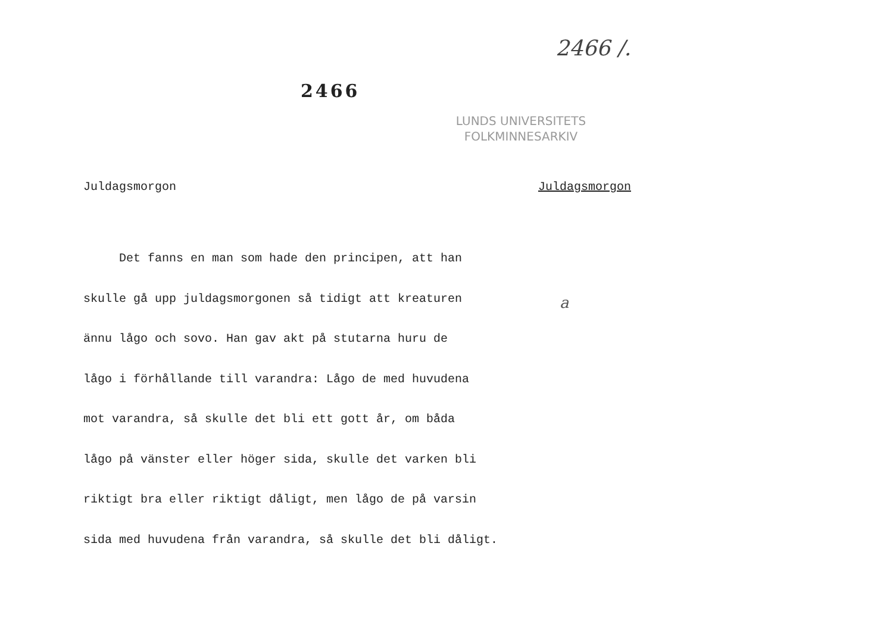2466
2466 /.
LUNDS UNIVERSITETS
FOLKMINNESARKIV
Juldagsmorgon Juldagsmorgon
Det fanns en man som hade den principen, att han
skulle gå upp juldagsmorgonen så tidigt att kreaturen
ännu lågo och sovo. Han gav akt på stutarna huru de
lågo i förhållande till varandra: Lågo de med huvudena
mot varandra, så skulle det bli ett gott år, om båda
lågo på vänster eller höger sida, skulle det varken bli
riktigt bra eller riktigt dåligt, men lågo de på varsin
sida med huvudena från varandra, så skulle det bli dåligt.
a